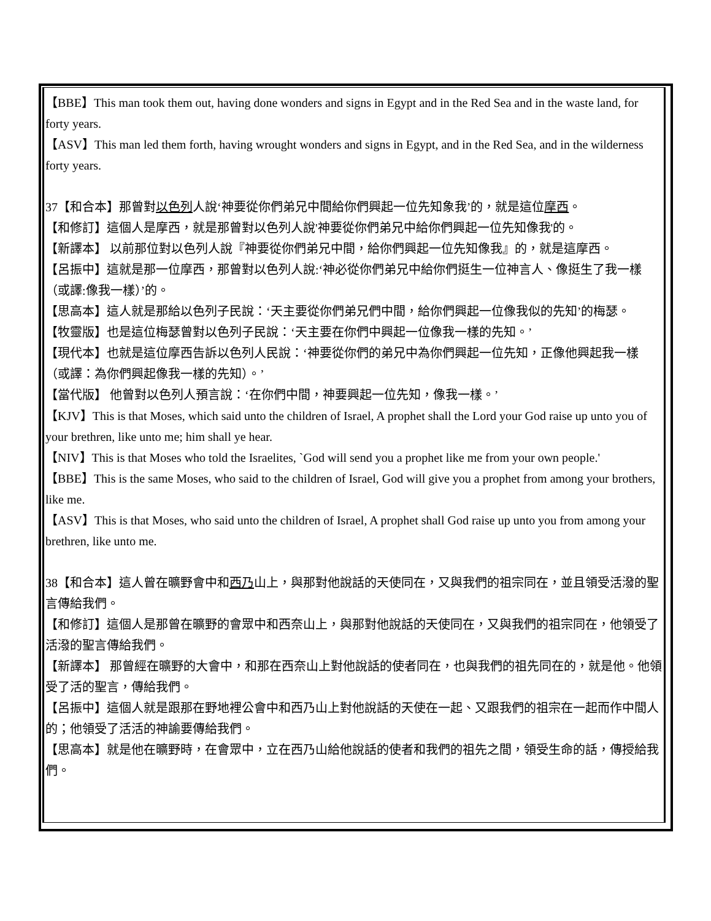【BBE】This man took them out, having done wonders and signs in Egypt and in the Red Sea and in the waste land, for forty years.
【ASV】This man led them forth, having wrought wonders and signs in Egypt, and in the Red Sea, and in the wilderness forty years.
37【和合本】那曾對以色列人說‘神要從你們弟兄中間給你們興起一位先知象我’的，就是這位摩西。
【和修訂】這個人是摩西，就是那曾對以色列人說'神要從你們弟兄中給你們興起一位先知像我'的。
【新譯本】 以前那位對以色列人說『神要從你們弟兄中間，給你們興起一位先知像我』的，就是這摩西。
【呂振中】這就是那一位摩西，那曾對以色列人說:‘神必從你們弟兄中給你們挺生一位神言人、像挺生了我一樣（或譯:像我一樣）’的。
【思高本】這人就是那給以色列子民說：‘天主要從你們弟兄們中間，給你們興起一位像我似的先知’的梅瑟。
【牧靈版】也是這位梅瑟曾對以色列子民說：‘天主要在你們中興起一位像我一樣的先知。’
【現代本】也就是這位摩西告訴以色列人民說：‘神要從你們的弟兄中為你們興起一位先知，正像他興起我一樣（或譯：為你們興起像我一樣的先知）。’
【當代版】 他曾對以色列人預言說：‘在你們中間，神要興起一位先知，像我一樣。’
【KJV】This is that Moses, which said unto the children of Israel, A prophet shall the Lord your God raise up unto you of your brethren, like unto me; him shall ye hear.
【NIV】This is that Moses who told the Israelites, `God will send you a prophet like me from your own people.'
【BBE】This is the same Moses, who said to the children of Israel, God will give you a prophet from among your brothers, like me.
【ASV】This is that Moses, who said unto the children of Israel, A prophet shall God raise up unto you from among your brethren, like unto me.
38【和合本】這人曾在曠野會中和西乃山上，與那對他說話的天使同在，又與我們的祖宗同在，並且領受活潑的聖言傳給我們。
【和修訂】這個人是那曾在曠野的會眾中和西奈山上，與那對他說話的天使同在，又與我們的祖宗同在，他領受了活潑的聖言傳給我們。
【新譯本】 那曾經在曠野的大會中，和那在西奈山上對他說話的使者同在，也與我們的祖先同在的，就是他。他領受了活的聖言，傳給我們。
【呂振中】這個人就是跟那在野地裡公會中和西乃山上對他說話的天使在一起、又跟我們的祖宗在一起而作中間人的；他領受了活活的神諭要傳給我們。
【思高本】就是他在曠野時，在會眾中，立在西乃山給他說話的使者和我們的祖先之間，領受生命的話，傳授給我們。